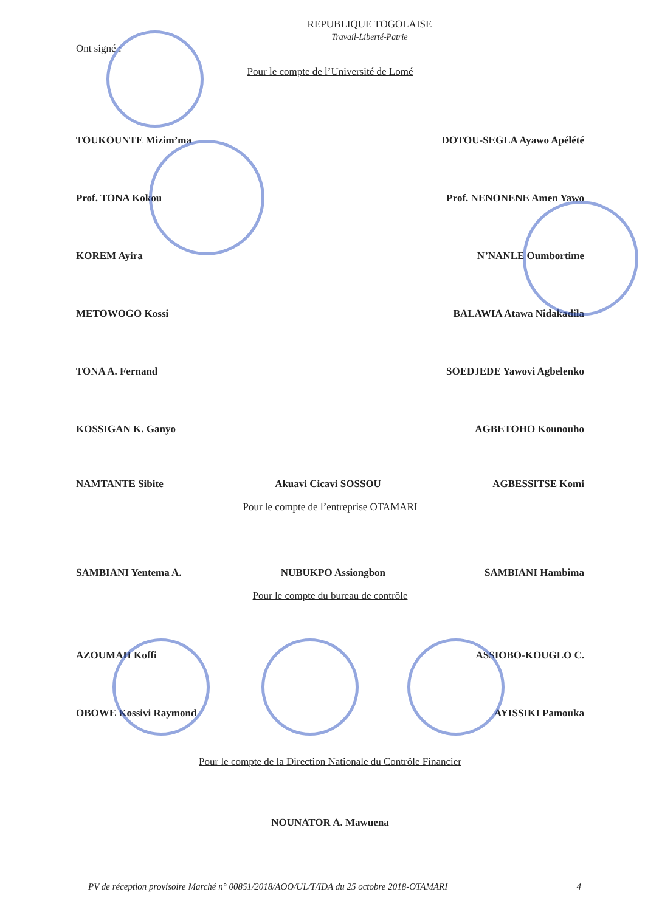REPUBLIQUE TOGOLAISE
Travail-Liberté-Patrie
Ont signé :
Pour le compte de l’Université de Lomé
TOUKOUNTE Mizim’ma DOTOU-SEGLA Ayawo Apélété
Prof. TONA Kokou Prof. NENONENE Amen Yawo
KOREM Ayira N’NANLE Oumbortime
METOWOGO Kossi BALAWIA Atawa Nidakadila
TONA A. Fernand SOEDJEDE Yawovi Agbelenko
KOSSIGAN K. Ganyo AGBETOHO Kounouho
NAMTANTE Sibite Akuavi Cicavi SOSSOU AGBESSITSE Komi
Pour le compte de l’entreprise OTAMARI
SAMBIANI Yentema A. NUBUKPO Assiongbon SAMBIANI Hambima
Pour le compte du bureau de contrôle
AZOUMAH Koffi ASSIOBO-KOUGLO C.
OBOWE Kossivi Raymond AYISSIKI Pamouka
Pour le compte de la Direction Nationale du Contrôle Financier
NOUNATOR A. Mawuena
PV de réception provisoire Marché n° 00851/2018/AOO/UL/T/IDA du 25 octobre 2018-OTAMARI 4